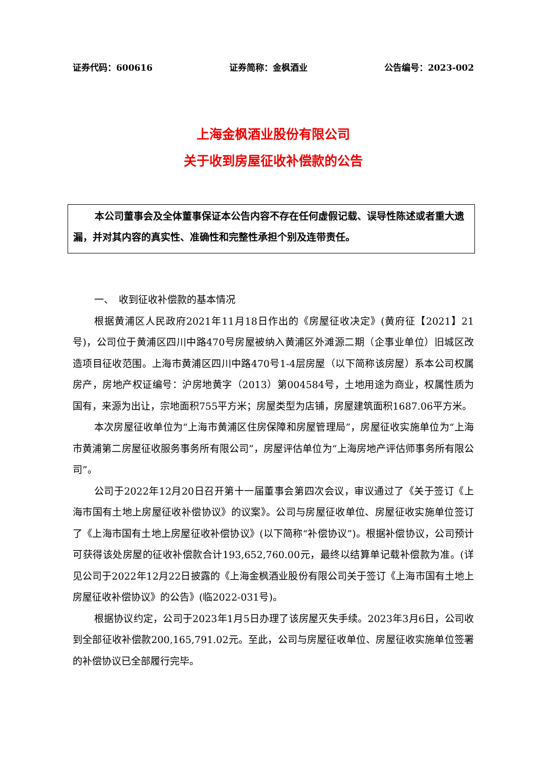证券代码：600616 证券简称：金枫酒业 公告编号：2023-002
上海金枫酒业股份有限公司
关于收到房屋征收补偿款的公告
本公司董事会及全体董事保证本公告内容不存在任何虚假记载、误导性陈述或者重大遗漏，并对其内容的真实性、准确性和完整性承担个别及连带责任。
一、　收到征收补偿款的基本情况
根据黄浦区人民政府2021年11月18日作出的《房屋征收决定》(黄府征【2021】21号)，公司位于黄浦区四川中路470号房屋被纳入黄浦区外滩源二期（企事业单位）旧城区改造项目征收范围。上海市黄浦区四川中路470号1-4层房屋（以下简称该房屋）系本公司权属房产，房地产权证编号：沪房地黄字（2013）第004584号，土地用途为商业，权属性质为国有，来源为出让，宗地面积755平方米；房屋类型为店铺，房屋建筑面积1687.06平方米。
本次房屋征收单位为“上海市黄浦区住房保障和房屋管理局”，房屋征收实施单位为“上海市黄浦第二房屋征收服务事务所有限公司”，房屋评估单位为“上海房地产评估师事务所有限公司”。
公司于2022年12月20日召开第十一届董事会第四次会议，审议通过了《关于签订《上海市国有土地上房屋征收补偿协议》的议案》。公司与房屋征收单位、房屋征收实施单位签订了《上海市国有土地上房屋征收补偿协议》(以下简称“补偿协议”)。根据补偿协议，公司预计可获得该处房屋的征收补偿款合计193,652,760.00元，最终以结算单记载补偿款为准。(详见公司于2022年12月22日披露的《上海金枫酒业股份有限公司关于签订《上海市国有土地上房屋征收补偿协议》的公告》(临2022-031号)。
根据协议约定，公司于2023年1月5日办理了该房屋灭失手续。2023年3月6日，公司收到全部征收补偿款200,165,791.02元。至此，公司与房屋征收单位、房屋征收实施单位签署的补偿协议已全部履行完毕。